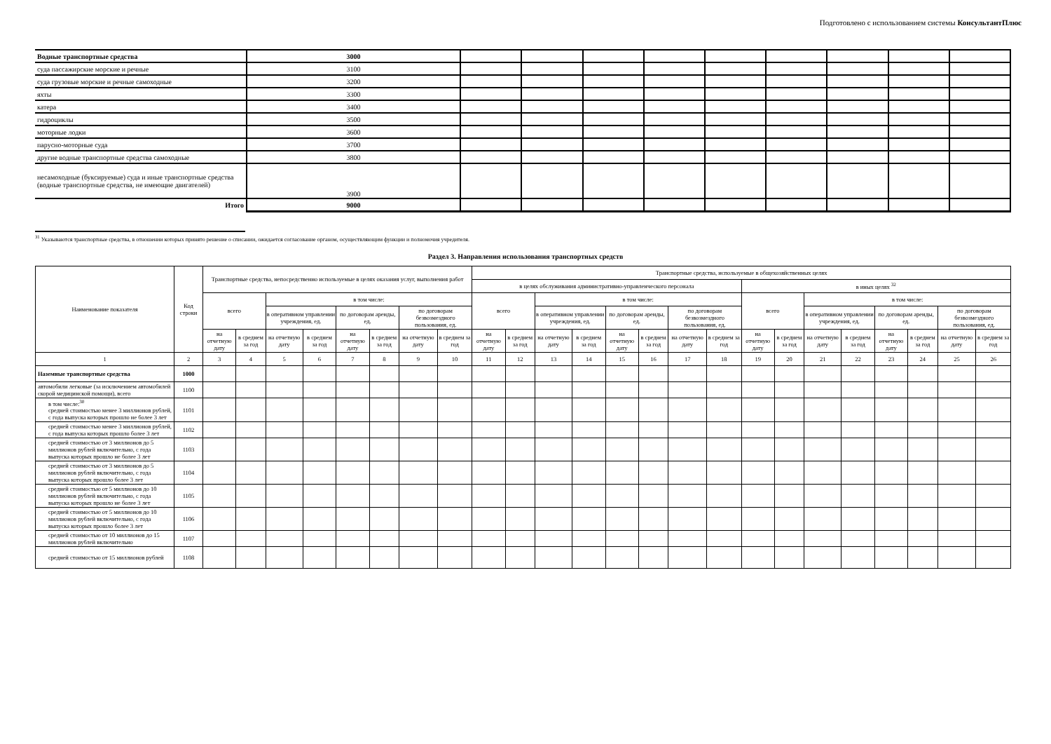Подготовлено с использованием системы КонсультантПлюс
| Водные транспортные средства | 3000 | | | | | | | | | |
| суда пассажирские морские и речные | 3100 | | | | | | | | | |
| суда грузовые морские и речные самоходные | 3200 | | | | | | | | | |
| яхты | 3300 | | | | | | | | | |
| катера | 3400 | | | | | | | | | |
| гидроциклы | 3500 | | | | | | | | | |
| моторные лодки | 3600 | | | | | | | | | |
| парусно-моторные суда | 3700 | | | | | | | | | |
| другие водные транспортные средства самоходные | 3800 | | | | | | | | | |
| несамоходные (буксируемые) суда и иные транспортные средства (водные транспортные средства, не имеющие двигателей) | 3900 | | | | | | | | | |
| Итого | 9000 | | | | | | | | | |
<sup>31</sup> Указываются транспортные средства, в отношении которых принято решение о списании, ожидается согласование органом, осуществляющим функции и полномочия учредителя.
Раздел 3. Направления использования транспортных средств
| Наименование показателя | Код строки | Транспортные средства, непосредственно используемые в целях оказания услуг, выполнения работ | | | | | | | | Транспортные средства, используемые в общехозяйственных целях | | | | | | | | | | | | | | | |
| --- | --- | --- | --- | --- | --- | --- | --- | --- | --- | --- | --- | --- | --- | --- | --- | --- | --- | --- | --- | --- | --- | --- | --- | --- | --- |
| | | | | | | | | | | в целях обслуживания административно-управленческого персонала | | | | | | | | в иных целях <sup>32</sup> | | | | | | | |
| | | всего | | в том числе: | | | | | | всего | | в том числе: | | | | | | всего | | в том числе: | | | | | |
| | | | | в оперативном управлении учреждения, ед. | | по договорам аренды, ед. | | по договорам безвозмездного пользования, ед. | | | | в оперативном управлении учреждения, ед. | | по договорам аренды, ед. | | по договорам безвозмездного пользования, ед. | | | | в оперативном управлении учреждения, ед. | | по договорам аренды, ед. | | по договорам безвозмездного пользования, ед. | |
| | | на отчетную дату | в среднем за год | на отчетную дату | в среднем за год | на отчетную дату | в среднем за год | на отчетную дату | в среднем за год | на отчетную дату | в среднем за год | на отчетную дату | в среднем за год | на отчетную дату | в среднем за год | на отчетную дату | в среднем за год | на отчетную дату | в среднем за год | на отчетную дату | в среднем за год | на отчетную дату | в среднем за год | на отчетную дату | в среднем за год |
| 1 | 2 | 3 | 4 | 5 | 6 | 7 | 8 | 9 | 10 | 11 | 12 | 13 | 14 | 15 | 16 | 17 | 18 | 19 | 20 | 21 | 22 | 23 | 24 | 25 | 26 |
| Наземные транспортные средства | 1000 | | | | | | | | | | | | | | | | | | | | | | | | |
| автомобили легковые (за исключением автомобилей скорой медицинской помощи), всего | 1100 | | | | | | | | | | | | | | | | | | | | | | | | |
| в том числе:<sup>30</sup> средней стоимостью менее 3 миллионов рублей, с года выпуска которых прошло не более 3 лет | 1101 | | | | | | | | | | | | | | | | | | | | | | | | |
| средней стоимостью менее 3 миллионов рублей, с года выпуска которых прошло более 3 лет | 1102 | | | | | | | | | | | | | | | | | | | | | | | | |
| средней стоимостью от 3 миллионов до 5 миллионов рублей включительно, с года выпуска которых прошло не более 3 лет | 1103 | | | | | | | | | | | | | | | | | | | | | | | | |
| средней стоимостью от 3 миллионов до 5 миллионов рублей включительно, с года выпуска которых прошло более 3 лет | 1104 | | | | | | | | | | | | | | | | | | | | | | | | |
| средней стоимостью от 5 миллионов до 10 миллионов рублей включительно, с года выпуска которых прошло не более 3 лет | 1105 | | | | | | | | | | | | | | | | | | | | | | | | |
| средней стоимостью от 5 миллионов до 10 миллионов рублей включительно, с года выпуска которых прошло более 3 лет | 1106 | | | | | | | | | | | | | | | | | | | | | | | | |
| средней стоимостью от 10 миллионов до 15 миллионов рублей включительно | 1107 | | | | | | | | | | | | | | | | | | | | | | | | |
| средней стоимостью от 15 миллионов рублей | 1108 | | | | | | | | | | | | | | | | | | | | | | | | |